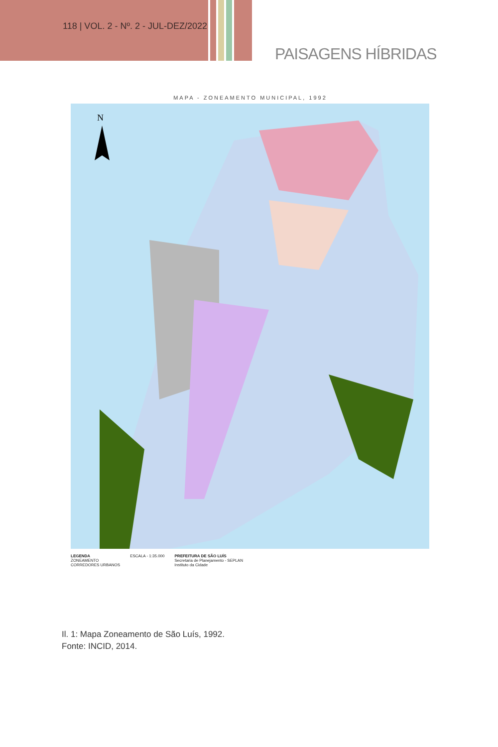118 | VOL. 2 - Nº. 2 - JUL-DEZ/2022
PAISAGENS HÍBRIDAS
MAPA - ZONEAMENTO MUNICIPAL, 1992
N
LEGENDA
ZONEAMENTO
CORREDORES URBANOS
ESCALA - 1:35.000 PREFEITURA DE SÃO LUÍS
Secretaria de Planejamento - SEPLAN
Instituto da Cidade
Il. 1: Mapa Zoneamento de São Luís, 1992.
Fonte: INCID, 2014.